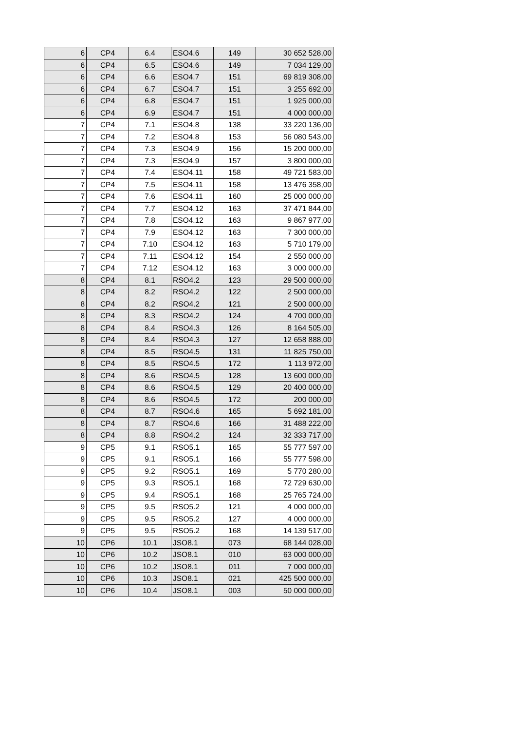| 6 | CP4 | 6.4 | ESO4.6 | 149 | 30 652 528,00 |
| 6 | CP4 | 6.5 | ESO4.6 | 149 | 7 034 129,00 |
| 6 | CP4 | 6.6 | ESO4.7 | 151 | 69 819 308,00 |
| 6 | CP4 | 6.7 | ESO4.7 | 151 | 3 255 692,00 |
| 6 | CP4 | 6.8 | ESO4.7 | 151 | 1 925 000,00 |
| 6 | CP4 | 6.9 | ESO4.7 | 151 | 4 000 000,00 |
| 7 | CP4 | 7.1 | ESO4.8 | 138 | 33 220 136,00 |
| 7 | CP4 | 7.2 | ESO4.8 | 153 | 56 080 543,00 |
| 7 | CP4 | 7.3 | ESO4.9 | 156 | 15 200 000,00 |
| 7 | CP4 | 7.3 | ESO4.9 | 157 | 3 800 000,00 |
| 7 | CP4 | 7.4 | ESO4.11 | 158 | 49 721 583,00 |
| 7 | CP4 | 7.5 | ESO4.11 | 158 | 13 476 358,00 |
| 7 | CP4 | 7.6 | ESO4.11 | 160 | 25 000 000,00 |
| 7 | CP4 | 7.7 | ESO4.12 | 163 | 37 471 844,00 |
| 7 | CP4 | 7.8 | ESO4.12 | 163 | 9 867 977,00 |
| 7 | CP4 | 7.9 | ESO4.12 | 163 | 7 300 000,00 |
| 7 | CP4 | 7.10 | ESO4.12 | 163 | 5 710 179,00 |
| 7 | CP4 | 7.11 | ESO4.12 | 154 | 2 550 000,00 |
| 7 | CP4 | 7.12 | ESO4.12 | 163 | 3 000 000,00 |
| 8 | CP4 | 8.1 | RSO4.2 | 123 | 29 500 000,00 |
| 8 | CP4 | 8.2 | RSO4.2 | 122 | 2 500 000,00 |
| 8 | CP4 | 8.2 | RSO4.2 | 121 | 2 500 000,00 |
| 8 | CP4 | 8.3 | RSO4.2 | 124 | 4 700 000,00 |
| 8 | CP4 | 8.4 | RSO4.3 | 126 | 8 164 505,00 |
| 8 | CP4 | 8.4 | RSO4.3 | 127 | 12 658 888,00 |
| 8 | CP4 | 8.5 | RSO4.5 | 131 | 11 825 750,00 |
| 8 | CP4 | 8.5 | RSO4.5 | 172 | 1 113 972,00 |
| 8 | CP4 | 8.6 | RSO4.5 | 128 | 13 600 000,00 |
| 8 | CP4 | 8.6 | RSO4.5 | 129 | 20 400 000,00 |
| 8 | CP4 | 8.6 | RSO4.5 | 172 | 200 000,00 |
| 8 | CP4 | 8.7 | RSO4.6 | 165 | 5 692 181,00 |
| 8 | CP4 | 8.7 | RSO4.6 | 166 | 31 488 222,00 |
| 8 | CP4 | 8.8 | RSO4.2 | 124 | 32 333 717,00 |
| 9 | CP5 | 9.1 | RSO5.1 | 165 | 55 777 597,00 |
| 9 | CP5 | 9.1 | RSO5.1 | 166 | 55 777 598,00 |
| 9 | CP5 | 9.2 | RSO5.1 | 169 | 5 770 280,00 |
| 9 | CP5 | 9.3 | RSO5.1 | 168 | 72 729 630,00 |
| 9 | CP5 | 9.4 | RSO5.1 | 168 | 25 765 724,00 |
| 9 | CP5 | 9.5 | RSO5.2 | 121 | 4 000 000,00 |
| 9 | CP5 | 9.5 | RSO5.2 | 127 | 4 000 000,00 |
| 9 | CP5 | 9.5 | RSO5.2 | 168 | 14 139 517,00 |
| 10 | CP6 | 10.1 | JSO8.1 | 073 | 68 144 028,00 |
| 10 | CP6 | 10.2 | JSO8.1 | 010 | 63 000 000,00 |
| 10 | CP6 | 10.2 | JSO8.1 | 011 | 7 000 000,00 |
| 10 | CP6 | 10.3 | JSO8.1 | 021 | 425 500 000,00 |
| 10 | CP6 | 10.4 | JSO8.1 | 003 | 50 000 000,00 |